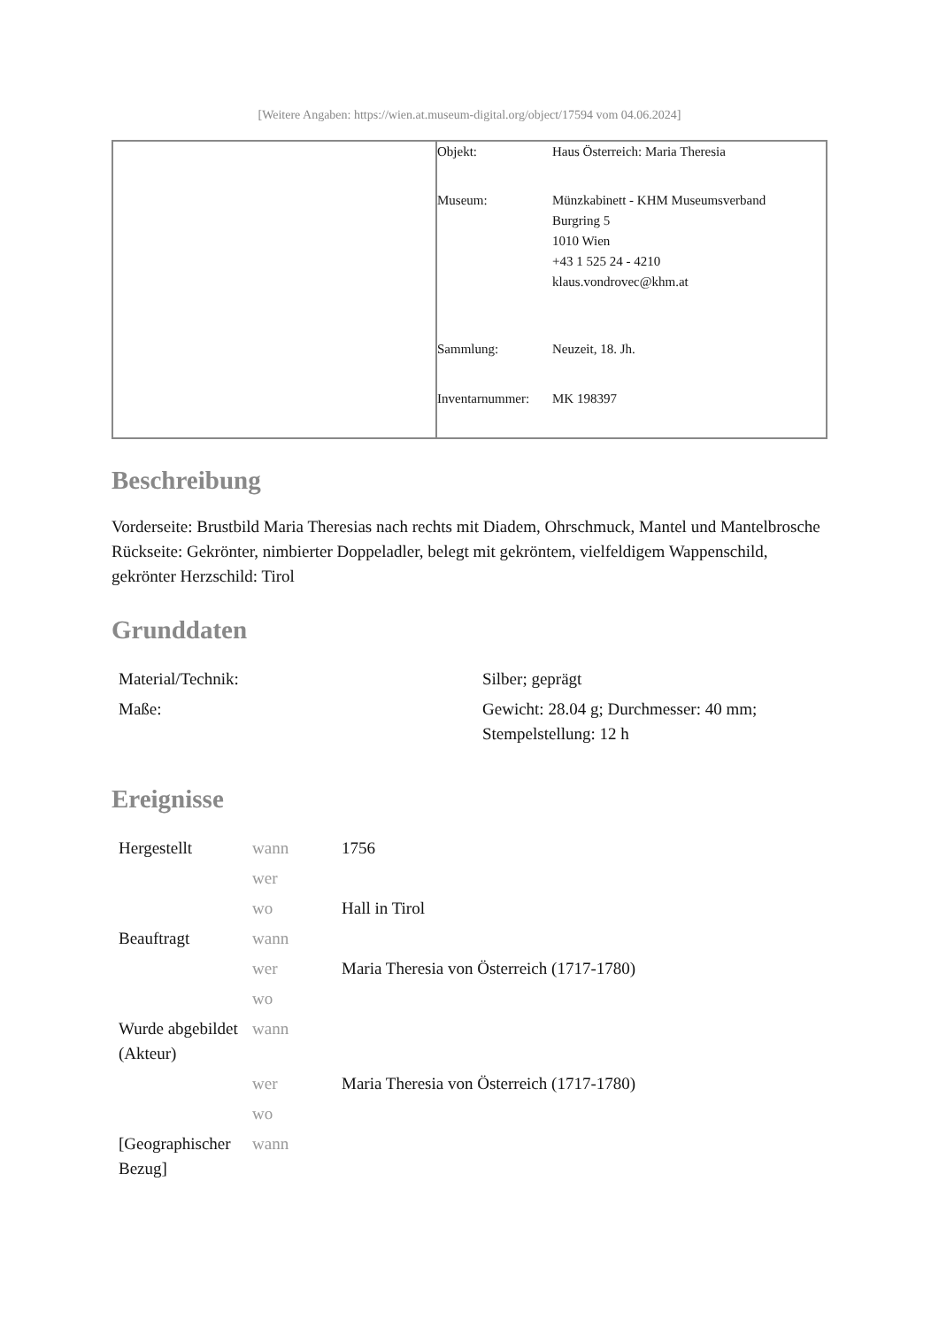[Weitere Angaben: https://wien.at.museum-digital.org/object/17594 vom 04.06.2024]
| Objekt: | Haus Österreich: Maria Theresia |
| Museum: | Münzkabinett - KHM Museumsverband Burgring 5 1010 Wien +43 1 525 24 - 4210 klaus.vondrovec@khm.at |
| Sammlung: | Neuzeit, 18. Jh. |
| Inventarnummer: | MK 198397 |
Beschreibung
Vorderseite: Brustbild Maria Theresias nach rechts mit Diadem, Ohrschmuck, Mantel und Mantelbrosche
Rückseite: Gekrönter, nimbierter Doppeladler, belegt mit gekröntem, vielfeldigem Wappenschild, gekrönter Herzschild: Tirol
Grunddaten
| Material/Technik: | Silber; geprägt |
| Maße: | Gewicht: 28.04 g; Durchmesser: 40 mm; Stempelstellung: 12 h |
Ereignisse
| Hergestellt | wann | 1756 |
| | wer | |
| | wo | Hall in Tirol |
| Beauftragt | wann | |
| | wer | Maria Theresia von Österreich (1717-1780) |
| | wo | |
| Wurde abgebildet (Akteur) | wann | |
| | wer | Maria Theresia von Österreich (1717-1780) |
| | wo | |
| [Geographischer Bezug] | wann | |